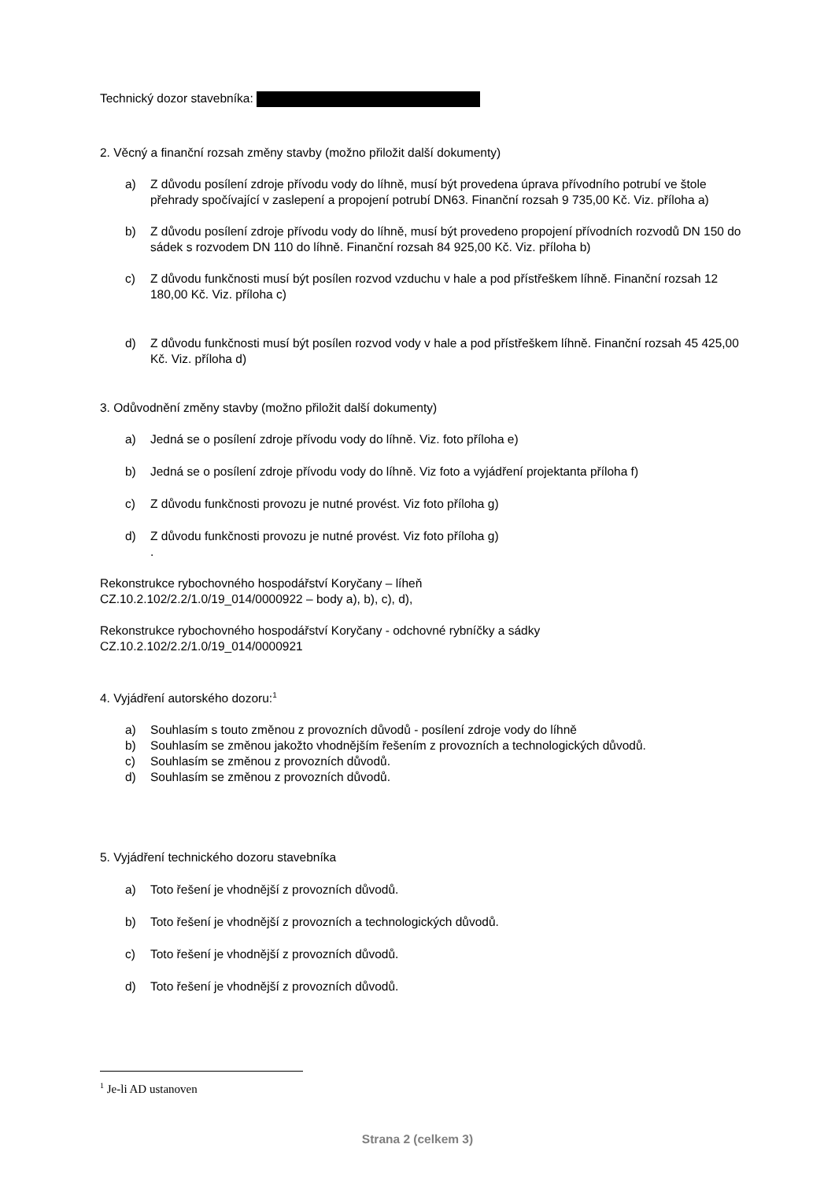Technický dozor stavebníka:
2. Věcný a finanční rozsah změny stavby (možno přiložit další dokumenty)
a) Z důvodu posílení zdroje přívodu vody do líhně, musí být provedena úprava přívodního potrubí ve štole přehrady spočívající v zaslepení a propojení potrubí DN63. Finanční rozsah 9 735,00 Kč. Viz. příloha a)
b) Z důvodu posílení zdroje přívodu vody do líhně, musí být provedeno propojení přívodních rozvodů DN 150 do sádek s rozvodem DN 110 do líhně. Finanční rozsah 84 925,00 Kč. Viz. příloha b)
c) Z důvodu funkčnosti musí být posílen rozvod vzduchu v hale a pod přístřeškem líhně. Finanční rozsah 12 180,00 Kč. Viz. příloha c)
d) Z důvodu funkčnosti musí být posílen rozvod vody v hale a pod přístřeškem líhně. Finanční rozsah 45 425,00 Kč. Viz. příloha d)
3. Odůvodnění změny stavby (možno přiložit další dokumenty)
a) Jedná se o posílení zdroje přívodu vody do líhně. Viz. foto příloha e)
b) Jedná se o posílení zdroje přívodu vody do líhně. Viz foto a vyjádření projektanta příloha f)
c) Z důvodu funkčnosti provozu je nutné provést. Viz foto příloha g)
d) Z důvodu funkčnosti provozu je nutné provést. Viz foto příloha g)
.
Rekonstrukce rybochovného hospodářství Koryčany – líheň
CZ.10.2.102/2.2/1.0/19_014/0000922 – body a), b), c), d),
Rekonstrukce rybochovného hospodářství Koryčany - odchovné rybníčky a sádky
CZ.10.2.102/2.2/1.0/19_014/0000921
4. Vyjádření autorského dozoru:<sup>1</sup>
a) Souhlasím s touto změnou z provozních důvodů - posílení zdroje vody do líhně
b) Souhlasím se změnou jakožto vhodnějším řešením z provozních a technologických důvodů.
c) Souhlasím se změnou z provozních důvodů.
d) Souhlasím se změnou z provozních důvodů.
5. Vyjádření technického dozoru stavebníka
a) Toto řešení je vhodnější z provozních důvodů.
b) Toto řešení je vhodnější z provozních a technologických důvodů.
c) Toto řešení je vhodnější z provozních důvodů.
d) Toto řešení je vhodnější z provozních důvodů.
<sup>1</sup> Je-li AD ustanoven
Strana 2 (celkem 3)